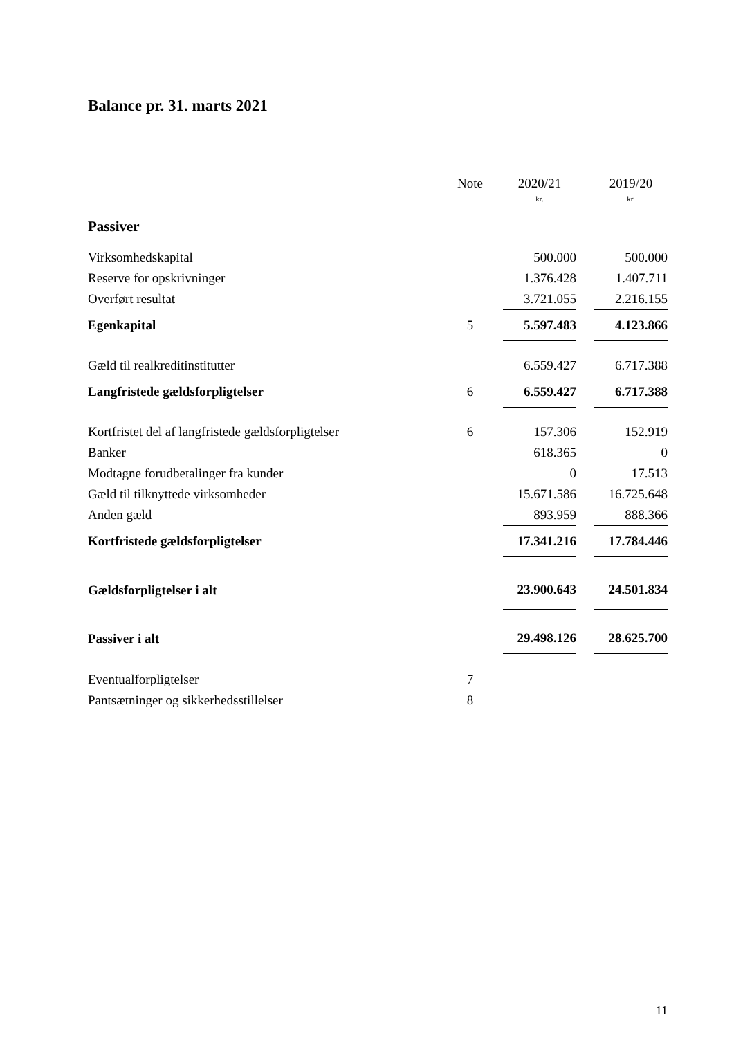Balance pr. 31. marts 2021
| | Note | | 2020/21 | | 2019/20 |
| --- | --- | --- | --- | --- | --- |
| | | | kr. | | kr. |
| Passiver | | | | | |
| Virksomhedskapital | | | 500.000 | | 500.000 |
| Reserve for opskrivninger | | | 1.376.428 | | 1.407.711 |
| Overført resultat | | | 3.721.055 | | 2.216.155 |
| Egenkapital | 5 | | 5.597.483 | | 4.123.866 |
| Gæld til realkreditinstitutter | | | 6.559.427 | | 6.717.388 |
| Langfristede gældsforpligtelser | 6 | | 6.559.427 | | 6.717.388 |
| Kortfristet del af langfristede gældsforpligtelser | 6 | | 157.306 | | 152.919 |
| Banker | | | 618.365 | | 0 |
| Modtagne forudbetalinger fra kunder | | | 0 | | 17.513 |
| Gæld til tilknyttede virksomheder | | | 15.671.586 | | 16.725.648 |
| Anden gæld | | | 893.959 | | 888.366 |
| Kortfristede gældsforpligtelser | | | 17.341.216 | | 17.784.446 |
| Gældsforpligtelser i alt | | | 23.900.643 | | 24.501.834 |
| Passiver i alt | | | 29.498.126 | | 28.625.700 |
| Eventualforpligtelser | 7 | | | | |
| Pantsætninger og sikkerhedsstillelser | 8 | | | | |
11